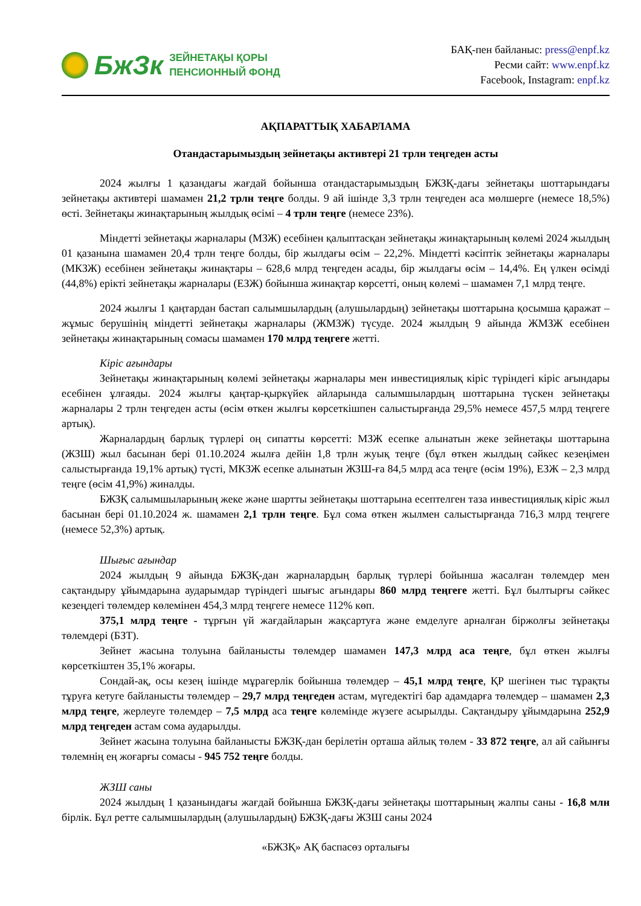БжЗк
ЗЕЙНЕТАҚЫ ҚОРЫ
ПЕНСИОННЫЙ ФОНД
БАҚ-пен байланыс: press@enpf.kz
Ресми сайт: www.enpf.kz
Facebook, Instagram: enpf.kz
АҚПАРАТТЫҚ ХАБАРЛАМА
Отандастарымыздың зейнетақы активтері 21 трлн теңгеден асты
2024 жылғы 1 қазандағы жағдай бойынша отандастарымыздың БЖЗҚ-дағы зейнетақы шоттарындағы зейнетақы активтері шамамен 21,2 трлн теңге болды. 9 ай ішінде 3,3 трлн теңгеден аса мөлшерге (немесе 18,5%) өсті. Зейнетақы жинақтарының жылдық өсімі – 4 трлн теңге (немесе 23%).
Міндетті зейнетақы жарналары (МЗЖ) есебінен қалыптасқан зейнетақы жинақтарының көлемі 2024 жылдың 01 қазанына шамамен 20,4 трлн теңге болды, бір жылдағы өсім – 22,2%. Міндетті кәсіптік зейнетақы жарналары (МКЗЖ) есебінен зейнетақы жинақтары – 628,6 млрд теңгеден асады, бір жылдағы өсім – 14,4%. Ең үлкен өсімді (44,8%) ерікті зейнетақы жарналары (ЕЗЖ) бойынша жинақтар көрсетті, оның көлемі – шамамен 7,1 млрд теңге.
2024 жылғы 1 қаңтардан бастап салымшылардың (алушылардың) зейнетақы шоттарына қосымша қаражат – жұмыс берушінің міндетті зейнетақы жарналары (ЖМЗЖ) түсуде. 2024 жылдың 9 айында ЖМЗЖ есебінен зейнетақы жинақтарының сомасы шамамен 170 млрд теңгеге жетті.
Кіріс ағындары
Зейнетақы жинақтарының көлемі зейнетақы жарналары мен инвестициялық кіріс түріндегі кіріс ағындары есебінен ұлғаяды. 2024 жылғы қаңтар-қыркүйек айларында салымшылардың шоттарына түскен зейнетақы жарналары 2 трлн теңгеден асты (өсім өткен жылғы көрсеткішпен салыстырғанда 29,5% немесе 457,5 млрд теңгеге артық).
Жарналардың барлық түрлері оң сипатты көрсетті: МЗЖ есепке алынатын жеке зейнетақы шоттарына (ЖЗШ) жыл басынан бері 01.10.2024 жылға дейін 1,8 трлн жуық теңге (бұл өткен жылдың сәйкес кезеңімен салыстырғанда 19,1% артық) түсті, МКЗЖ есепке алынатын ЖЗШ-ға 84,5 млрд аса теңге (өсім 19%), ЕЗЖ – 2,3 млрд теңге (өсім 41,9%) жиналды.
БЖЗҚ салымшыларының жеке және шартты зейнетақы шоттарына есептелген таза инвестициялық кіріс жыл басынан бері 01.10.2024 ж. шамамен 2,1 трлн теңге. Бұл сома өткен жылмен салыстырғанда 716,3 млрд теңгеге (немесе 52,3%) артық.
Шығыс ағындар
2024 жылдың 9 айында БЖЗҚ-дан жарналардың барлық түрлері бойынша жасалған төлемдер мен сақтандыру ұйымдарына аударымдар түріндегі шығыс ағындары 860 млрд теңгеге жетті. Бұл былтырғы сәйкес кезеңдегі төлемдер көлемінен 454,3 млрд теңгеге немесе 112% көп.
375,1 млрд теңге - тұрғын үй жағдайларын жақсартуға және емделуге арналған біржолғы зейнетақы төлемдері (БЗТ).
Зейнет жасына толуына байланысты төлемдер шамамен 147,3 млрд аса теңге, бұл өткен жылғы көрсеткіштен 35,1% жоғары.
Сондай-ақ, осы кезең ішінде мұрагерлік бойынша төлемдер – 45,1 млрд теңге, ҚР шегінен тыс тұрақты тұруға кетуге байланысты төлемдер – 29,7 млрд теңгеден астам, мүгедектігі бар адамдарға төлемдер – шамамен 2,3 млрд теңге, жерлеуге төлемдер – 7,5 млрд аса теңге көлемінде жүзеге асырылды. Сақтандыру ұйымдарына 252,9 млрд теңгеден астам сома аударылды.
Зейнет жасына толуына байланысты БЖЗҚ-дан берілетін орташа айлық төлем - 33 872 теңге, ал ай сайынғы төлемнің ең жоғарғы сомасы - 945 752 теңге болды.
ЖЗШ саны
2024 жылдың 1 қазанындағы жағдай бойынша БЖЗҚ-дағы зейнетақы шоттарының жалпы саны - 16,8 млн бірлік. Бұл ретте салымшылардың (алушылардың) БЖЗҚ-дағы ЖЗШ саны 2024
«БЖЗҚ» АҚ баспасөз орталығы